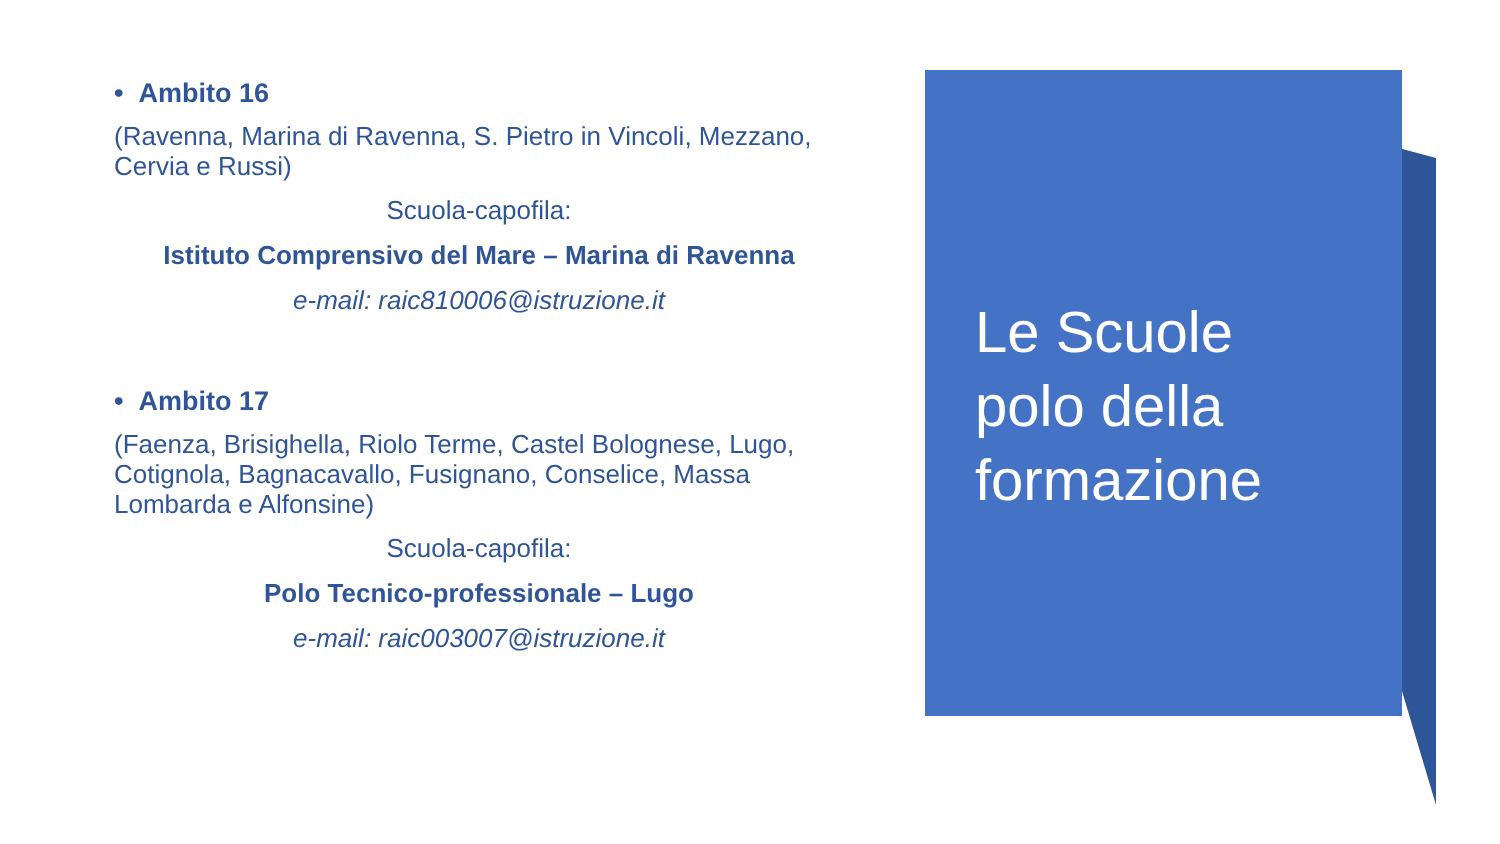• Ambito 16
(Ravenna, Marina di Ravenna, S. Pietro in Vincoli, Mezzano, Cervia e Russi)
Scuola-capofila:
Istituto Comprensivo del Mare – Marina di Ravenna
e-mail: raic810006@istruzione.it
• Ambito 17
(Faenza, Brisighella, Riolo Terme, Castel Bolognese, Lugo, Cotignola, Bagnacavallo, Fusignano, Conselice, Massa Lombarda e Alfonsine)
Scuola-capofila:
Polo Tecnico-professionale – Lugo
e-mail: raic003007@istruzione.it
Le Scuole
polo della
formazione